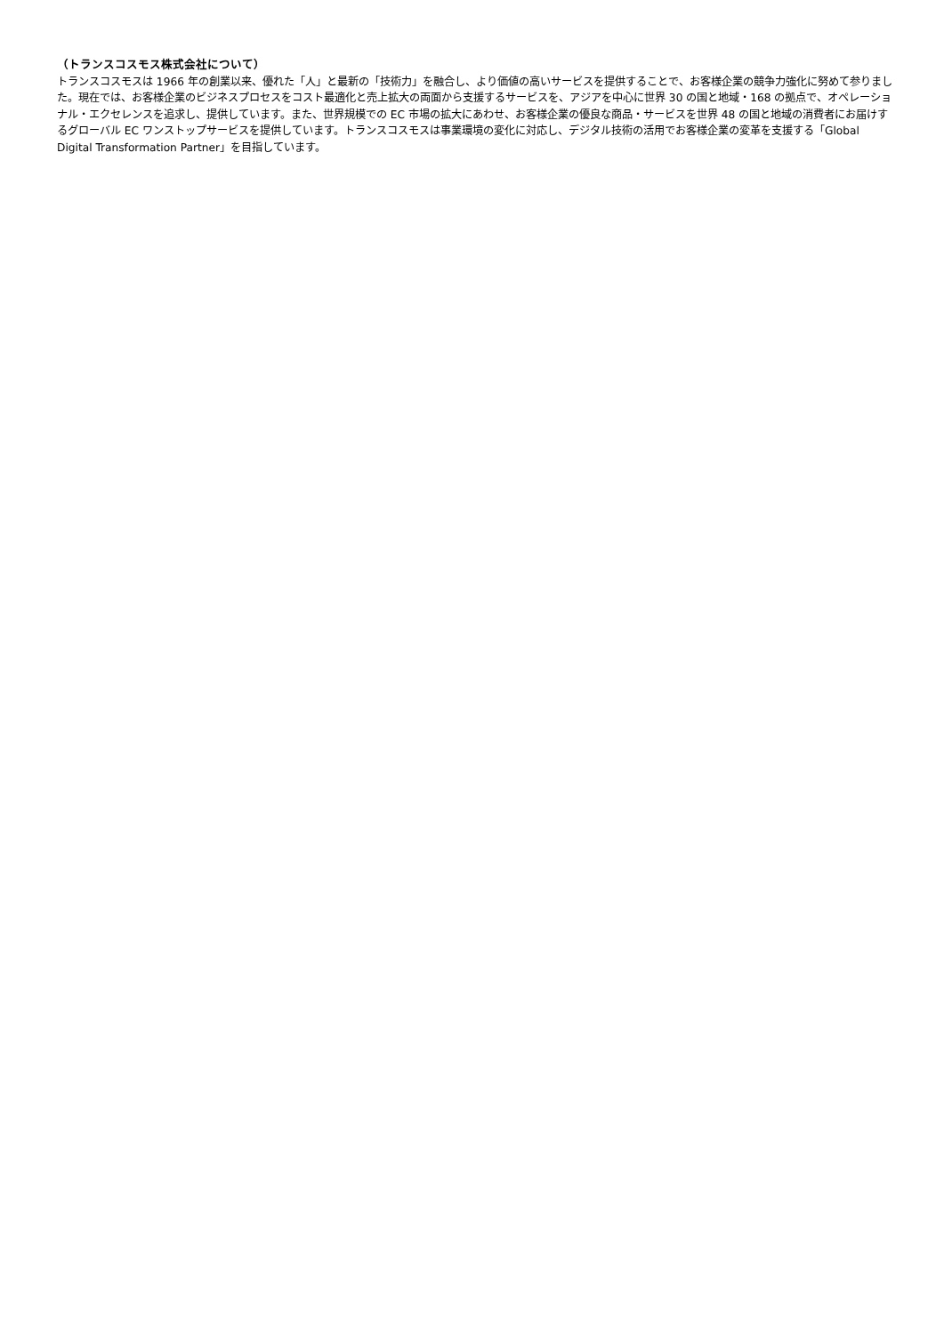（トランスコスモス株式会社について）
トランスコスモスは 1966 年の創業以来、優れた「人」と最新の「技術力」を融合し、より価値の高いサービスを提供することで、お客様企業の競争力強化に努めて参りました。現在では、お客様企業のビジネスプロセスをコスト最適化と売上拡大の両面から支援するサービスを、アジアを中心に世界 30 の国と地域・168 の拠点で、オペレーショナル・エクセレンスを追求し、提供しています。また、世界規模での EC 市場の拡大にあわせ、お客様企業の優良な商品・サービスを世界 48 の国と地域の消費者にお届けするグローバル EC ワンストップサービスを提供しています。トランスコスモスは事業環境の変化に対応し、デジタル技術の活用でお客様企業の変革を支援する「Global Digital Transformation Partner」を目指しています。